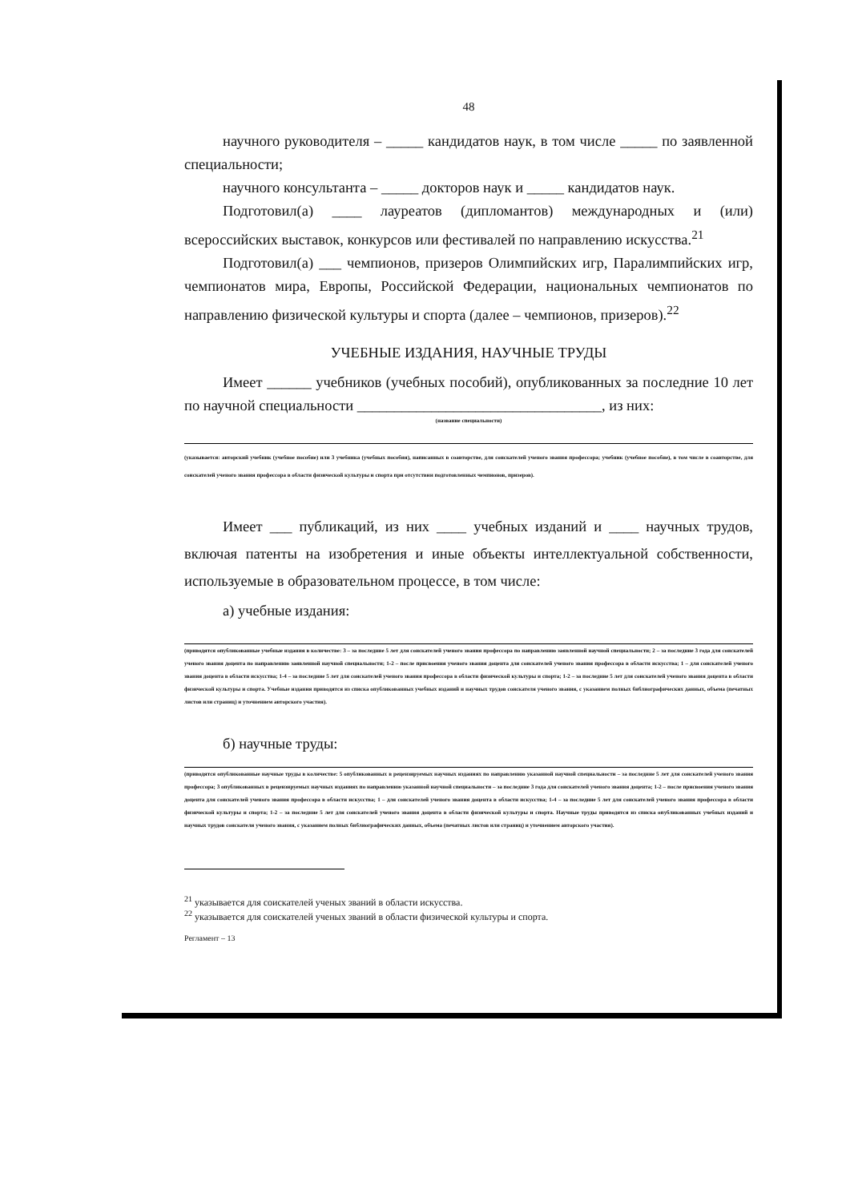48
научного руководителя – _____ кандидатов наук, в том числе _____ по заявленной специальности;
научного консультанта – _____ докторов наук и _____ кандидатов наук.
Подготовил(а) ____ лауреатов (дипломантов) международных и (или) всероссийских выставок, конкурсов или фестивалей по направлению искусства.<sup>21</sup>
Подготовил(а) ___ чемпионов, призеров Олимпийских игр, Паралимпийских игр, чемпионатов мира, Европы, Российской Федерации, национальных чемпионатов по направлению физической культуры и спорта (далее – чемпионов, призеров).<sup>22</sup>
УЧЕБНЫЕ ИЗДАНИЯ, НАУЧНЫЕ ТРУДЫ
Имеет ______ учебников (учебных пособий), опубликованных за последние 10 лет по научной специальности _________________________________, из них:
(название специальности)
(указывается: авторский учебник (учебное пособие) или 3 учебника (учебных пособия), написанных в соавторстве, для соискателей ученого звания профессора; учебник (учебное пособие), в том числе в соавторстве, для соискателей ученого звания профессора в области физической культуры и спорта при отсутствии подготовленных чемпионов, призеров).
Имеет ___ публикаций, из них ____ учебных изданий и ____ научных трудов, включая патенты на изобретения и иные объекты интеллектуальной собственности, используемые в образовательном процессе, в том числе:
а) учебные издания:
(приводятся опубликованные учебные издания в количестве: 3 – за последние 5 лет для соискателей ученого звания профессора по направлению заявленной научной специальности; 2 – за последние 3 года для соискателей ученого звания доцента по направлению заявленной научной специальности; 1-2 – после присвоения ученого звания доцента для соискателей ученого звания профессора в области искусства; 1 – для соискателей ученого звания доцента в области искусства; 1-4 – за последние 5 лет для соискателей ученого звания профессора в области физической культуры и спорта; 1-2 – за последние 5 лет для соискателей ученого звания доцента в области физической культуры и спорта. Учебные издания приводятся из списка опубликованных учебных изданий и научных трудов соискателя ученого звания, с указанием полных библиографических данных, объема (печатных листов или страниц) и уточнением авторского участия).
б) научные труды:
(приводятся опубликованные научные труды в количестве: 5 опубликованных в рецензируемых научных изданиях по направлению указанной научной специальности – за последние 5 лет для соискателей ученого звания профессора; 3 опубликованных в рецензируемых научных изданиях по направлению указанной научной специальности – за последние 3 года для соискателей ученого звания доцента; 1-2 – после присвоения ученого звания доцента для соискателей ученого звания профессора в области искусства; 1 – для соискателей ученого звания доцента в области искусства; 1-4 – за последние 5 лет для соискателей ученого звания профессора в области физической культуры и спорта; 1-2 – за последние 5 лет для соискателей ученого звания доцента в области физической культуры и спорта. Научные труды приводятся из списка опубликованных учебных изданий и научных трудов соискателя ученого звания, с указанием полных библиографических данных, объема (печатных листов или страниц) и уточнением авторского участия).
<sup>21</sup> указывается для соискателей ученых званий в области искусства.
<sup>22</sup> указывается для соискателей ученых званий в области физической культуры и спорта.
Регламент – 13